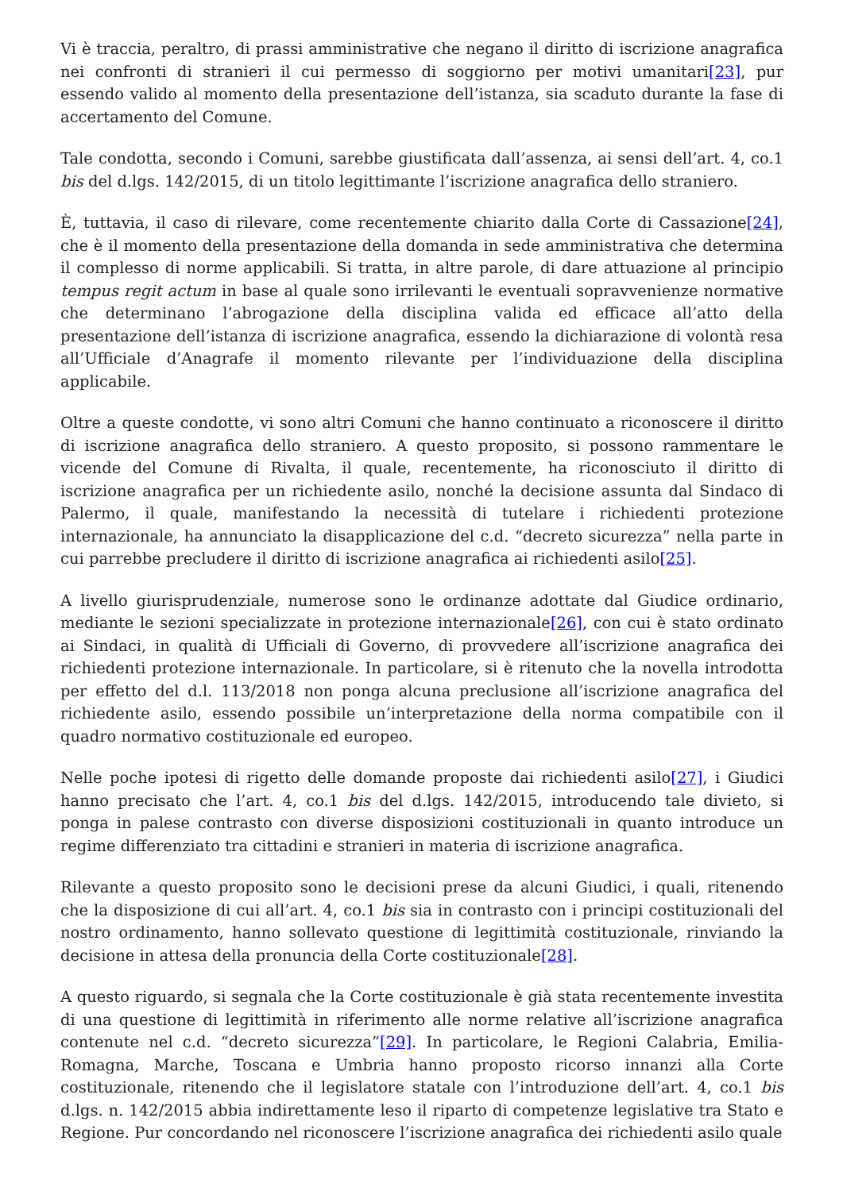Vi è traccia, peraltro, di prassi amministrative che negano il diritto di iscrizione anagrafica nei confronti di stranieri il cui permesso di soggiorno per motivi umanitari[23], pur essendo valido al momento della presentazione dell’istanza, sia scaduto durante la fase di accertamento del Comune.
Tale condotta, secondo i Comuni, sarebbe giustificata dall’assenza, ai sensi dell’art. 4, co.1 bis del d.lgs. 142/2015, di un titolo legittimante l’iscrizione anagrafica dello straniero.
È, tuttavia, il caso di rilevare, come recentemente chiarito dalla Corte di Cassazione[24], che è il momento della presentazione della domanda in sede amministrativa che determina il complesso di norme applicabili. Si tratta, in altre parole, di dare attuazione al principio tempus regit actum in base al quale sono irrilevanti le eventuali sopravvenienze normative che determinano l’abrogazione della disciplina valida ed efficace all’atto della presentazione dell’istanza di iscrizione anagrafica, essendo la dichiarazione di volontà resa all’Ufficiale d’Anagrafe il momento rilevante per l’individuazione della disciplina applicabile.
Oltre a queste condotte, vi sono altri Comuni che hanno continuato a riconoscere il diritto di iscrizione anagrafica dello straniero. A questo proposito, si possono rammentare le vicende del Comune di Rivalta, il quale, recentemente, ha riconosciuto il diritto di iscrizione anagrafica per un richiedente asilo, nonché la decisione assunta dal Sindaco di Palermo, il quale, manifestando la necessità di tutelare i richiedenti protezione internazionale, ha annunciato la disapplicazione del c.d. “decreto sicurezza” nella parte in cui parrebbe precludere il diritto di iscrizione anagrafica ai richiedenti asilo[25].
A livello giurisprudenziale, numerose sono le ordinanze adottate dal Giudice ordinario, mediante le sezioni specializzate in protezione internazionale[26], con cui è stato ordinato ai Sindaci, in qualità di Ufficiali di Governo, di provvedere all’iscrizione anagrafica dei richiedenti protezione internazionale. In particolare, si è ritenuto che la novella introdotta per effetto del d.l. 113/2018 non ponga alcuna preclusione all’iscrizione anagrafica del richiedente asilo, essendo possibile un’interpretazione della norma compatibile con il quadro normativo costituzionale ed europeo.
Nelle poche ipotesi di rigetto delle domande proposte dai richiedenti asilo[27], i Giudici hanno precisato che l’art. 4, co.1 bis del d.lgs. 142/2015, introducendo tale divieto, si ponga in palese contrasto con diverse disposizioni costituzionali in quanto introduce un regime differenziato tra cittadini e stranieri in materia di iscrizione anagrafica.
Rilevante a questo proposito sono le decisioni prese da alcuni Giudici, i quali, ritenendo che la disposizione di cui all’art. 4, co.1 bis sia in contrasto con i principi costituzionali del nostro ordinamento, hanno sollevato questione di legittimità costituzionale, rinviando la decisione in attesa della pronuncia della Corte costituzionale[28].
A questo riguardo, si segnala che la Corte costituzionale è già stata recentemente investita di una questione di legittimità in riferimento alle norme relative all’iscrizione anagrafica contenute nel c.d. “decreto sicurezza”[29]. In particolare, le Regioni Calabria, Emilia-Romagna, Marche, Toscana e Umbria hanno proposto ricorso innanzi alla Corte costituzionale, ritenendo che il legislatore statale con l’introduzione dell’art. 4, co.1 bis d.lgs. n. 142/2015 abbia indirettamente leso il riparto di competenze legislative tra Stato e Regione. Pur concordando nel riconoscere l’iscrizione anagrafica dei richiedenti asilo quale